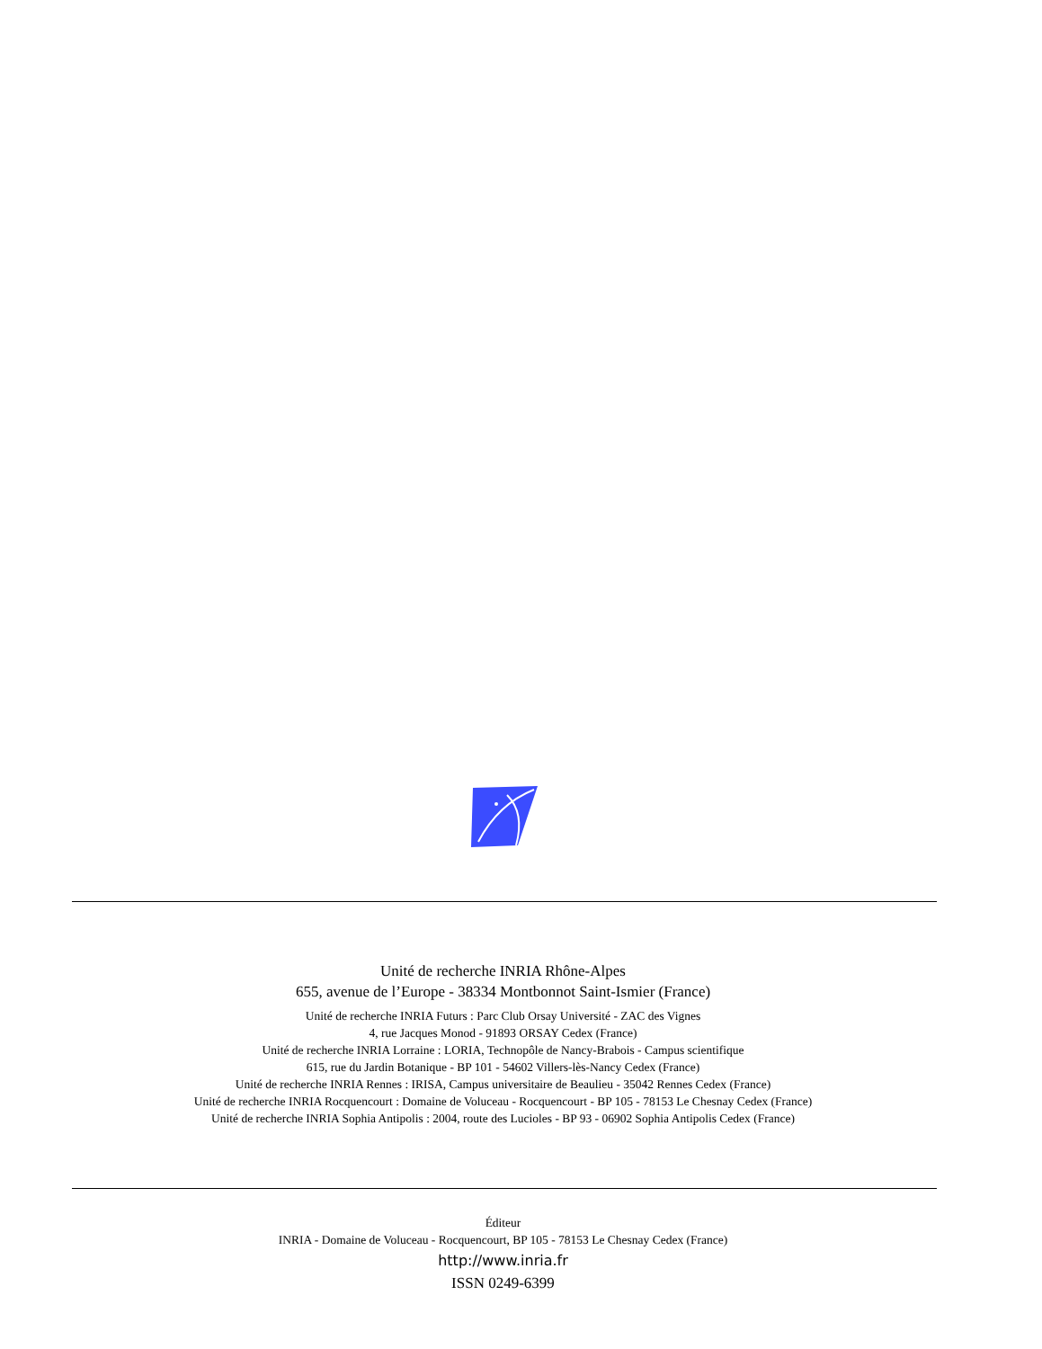Unité de recherche INRIA Rhône-Alpes
655, avenue de l’Europe - 38334 Montbonnot Saint-Ismier (France)
Unité de recherche INRIA Futurs : Parc Club Orsay Université - ZAC des Vignes
4, rue Jacques Monod - 91893 ORSAY Cedex (France)
Unité de recherche INRIA Lorraine : LORIA, Technopôle de Nancy-Brabois - Campus scientifique
615, rue du Jardin Botanique - BP 101 - 54602 Villers-lès-Nancy Cedex (France)
Unité de recherche INRIA Rennes : IRISA, Campus universitaire de Beaulieu - 35042 Rennes Cedex (France)
Unité de recherche INRIA Rocquencourt : Domaine de Voluceau - Rocquencourt - BP 105 - 78153 Le Chesnay Cedex (France)
Unité de recherche INRIA Sophia Antipolis : 2004, route des Lucioles - BP 93 - 06902 Sophia Antipolis Cedex (France)
Éditeur
INRIA - Domaine de Voluceau - Rocquencourt, BP 105 - 78153 Le Chesnay Cedex (France)
http://www.inria.fr
ISSN 0249-6399